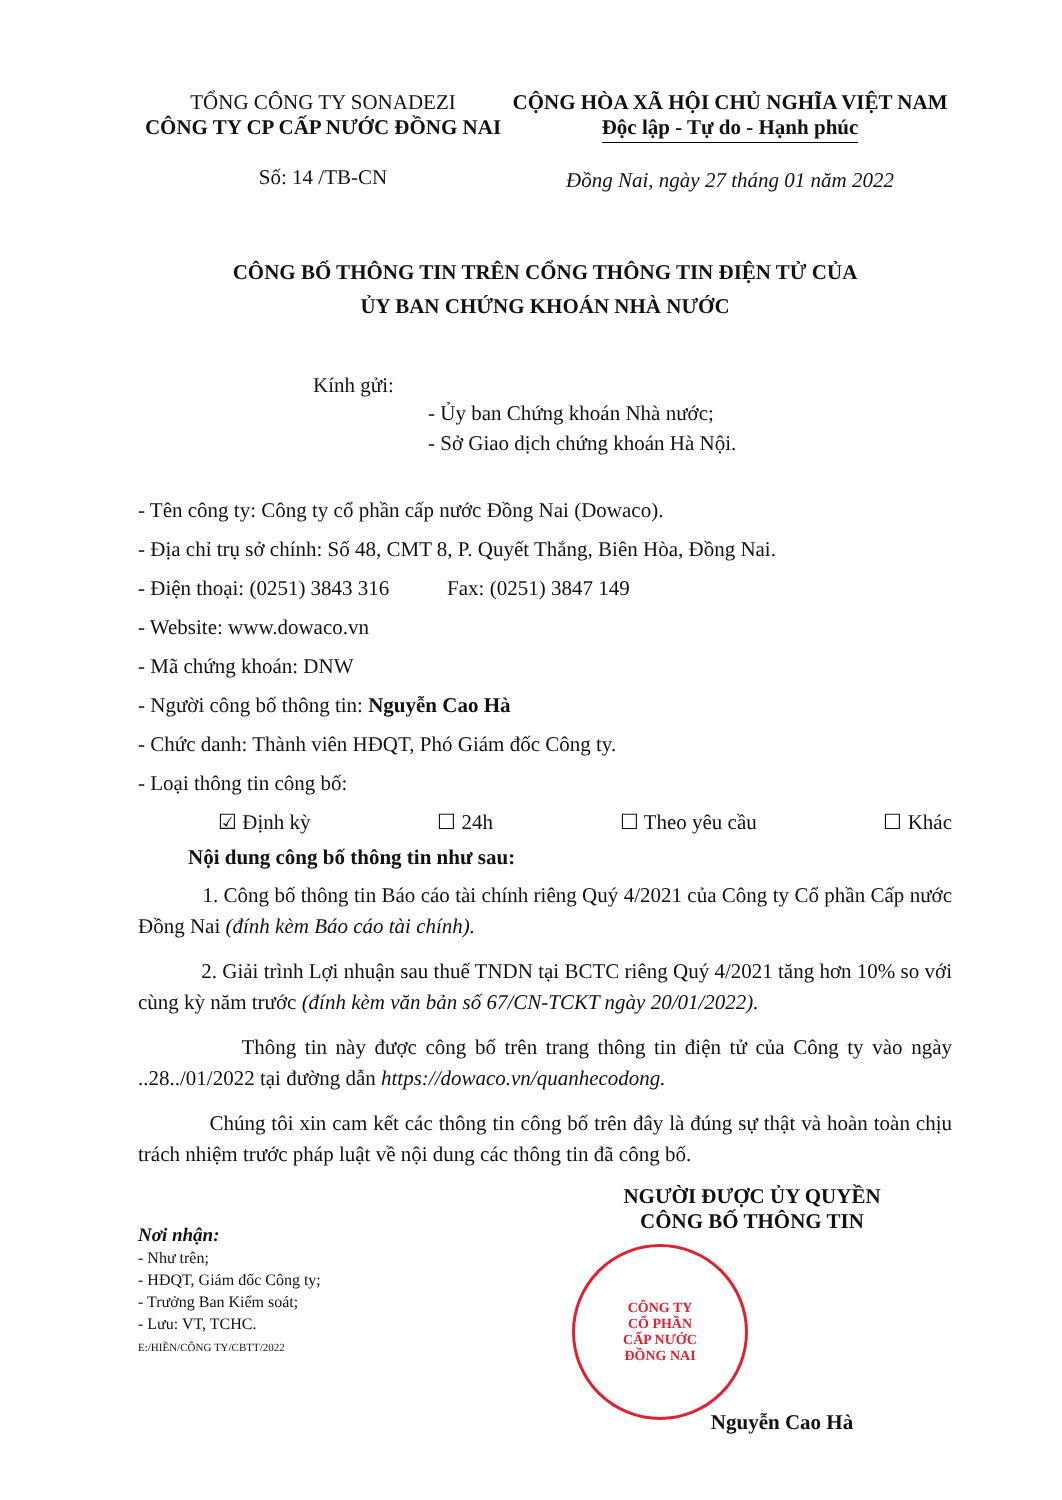TỔNG CÔNG TY SONADEZI
CÔNG TY CP CẤP NƯỚC ĐỒNG NAI
Số: 14 /TB-CN
CỘNG HÒA XÃ HỘI CHỦ NGHĨA VIỆT NAM
Độc lập - Tự do - Hạnh phúc
Đồng Nai, ngày 27 tháng 01 năm 2022
CÔNG BỐ THÔNG TIN TRÊN CỔNG THÔNG TIN ĐIỆN TỬ CỦA
ỦY BAN CHỨNG KHOÁN NHÀ NƯỚC
Kính gửi:
- Ủy ban Chứng khoán Nhà nước;
- Sở Giao dịch chứng khoán Hà Nội.
- Tên công ty: Công ty cổ phần cấp nước Đồng Nai (Dowaco).
- Địa chỉ trụ sở chính: Số 48, CMT 8, P. Quyết Thắng, Biên Hòa, Đồng Nai.
- Điện thoại: (0251) 3843 316 Fax: (0251) 3847 149
- Website: www.dowaco.vn
- Mã chứng khoán: DNW
- Người công bố thông tin: Nguyễn Cao Hà
- Chức danh: Thành viên HĐQT, Phó Giám đốc Công ty.
- Loại thông tin công bố:
☑ Định kỳ ☐ 24h ☐ Theo yêu cầu ☐ Khác
Nội dung công bố thông tin như sau:
1. Công bố thông tin Báo cáo tài chính riêng Quý 4/2021 của Công ty Cổ phần Cấp nước Đồng Nai (đính kèm Báo cáo tài chính).
2. Giải trình Lợi nhuận sau thuế TNDN tại BCTC riêng Quý 4/2021 tăng hơn 10% so với cùng kỳ năm trước (đính kèm văn bản số 67/CN-TCKT ngày 20/01/2022).
Thông tin này được công bố trên trang thông tin điện tử của Công ty vào ngày ..28../01/2022 tại đường dẫn https://dowaco.vn/quanhecodong.
Chúng tôi xin cam kết các thông tin công bố trên đây là đúng sự thật và hoàn toàn chịu trách nhiệm trước pháp luật về nội dung các thông tin đã công bố.
Nơi nhận:
- Như trên;
- HĐQT, Giám đốc Công ty;
- Trưởng Ban Kiểm soát;
- Lưu: VT, TCHC.
E:/HIỀN/CÔNG TY/CBTT/2022
NGƯỜI ĐƯỢC ỦY QUYỀN
CÔNG BỐ THÔNG TIN
CÔNG TY
CỔ PHẦN
CẤP NƯỚC
ĐỒNG NAI
Nguyễn Cao Hà